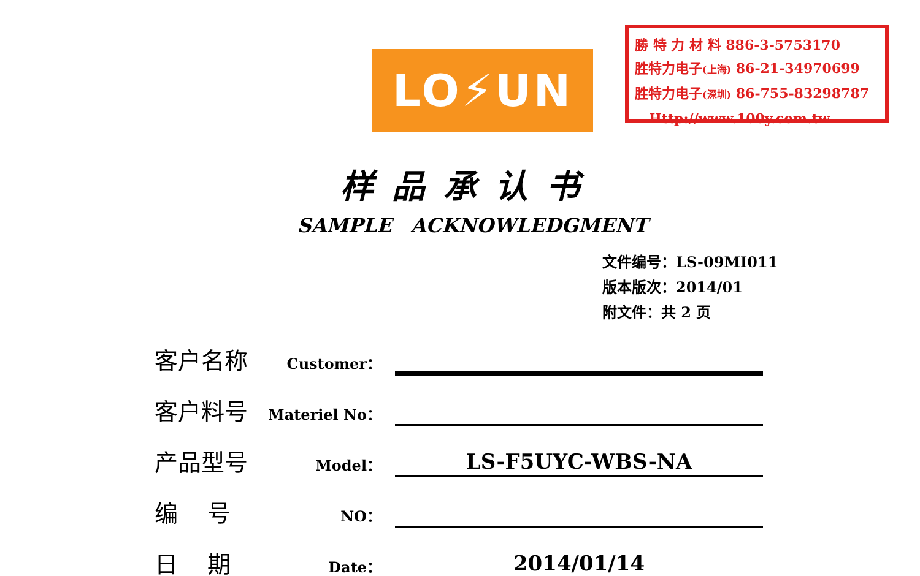LO⚡UN
勝 特 力 材 料 886-3-5753170
胜特力电子(上海) 86-21-34970699
胜特力电子(深圳) 86-755-83298787
Http://www.100y.com.tw
样品承认书
SAMPLE ACKNOWLEDGMENT
文件编号：LS-09MI011
版本版次：2014/01
附文件：共 2 页
客户名称
Customer：
客户料号
Materiel No：
产品型号
Model：
LS-F5UYC-WBS-NA
编 号
NO：
日 期
Date：
2014/01/14